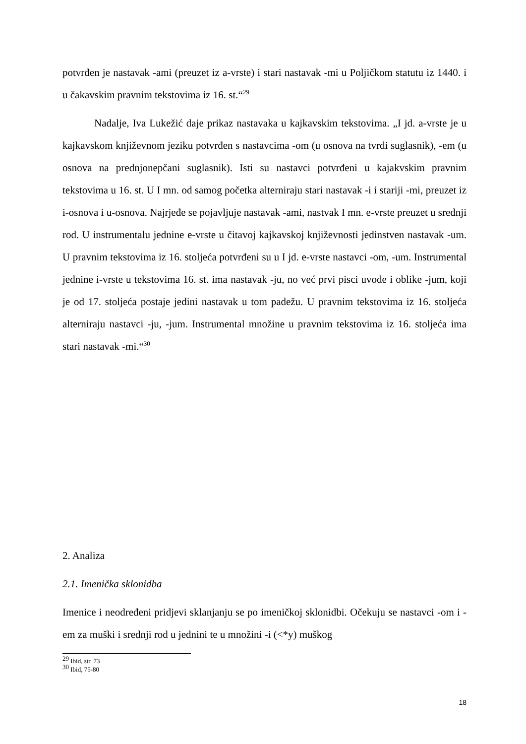potvrđen je nastavak -ami (preuzet iz a-vrste) i stari nastavak -mi u Poljičkom statutu iz 1440. i u čakavskim pravnim tekstovima iz 16. st.“<sup>29</sup>
Nadalje, Iva Lukežić daje prikaz nastavaka u kajkavskim tekstovima. „I jd. a-vrste je u kajkavskom književnom jeziku potvrđen s nastavcima -om (u osnova na tvrdi suglasnik), -em (u osnova na prednjonepčani suglasnik). Isti su nastavci potvrđeni u kajakvskim pravnim tekstovima u 16. st. U I mn. od samog početka alterniraju stari nastavak -i i stariji -mi, preuzet iz i-osnova i u-osnova. Najrjeđe se pojavljuje nastavak -ami, nastvak I mn. e-vrste preuzet u srednji rod. U instrumentalu jednine e-vrste u čitavoj kajkavskoj književnosti jedinstven nastavak -um. U pravnim tekstovima iz 16. stoljeća potvrđeni su u I jd. e-vrste nastavci -om, -um. Instrumental jednine i-vrste u tekstovima 16. st. ima nastavak -ju, no već prvi pisci uvode i oblike -jum, koji je od 17. stoljeća postaje jedini nastavak u tom padežu. U pravnim tekstovima iz 16. stoljeća alterniraju nastavci -ju, -jum. Instrumental množine u pravnim tekstovima iz 16. stoljeća ima stari nastavak -mi.“<sup>30</sup>
2. Analiza
2.1. Imenička sklonidba
Imenice i neodređeni pridjevi sklanjanju se po imeničkoj sklonidbi. Očekuju se nastavci -om i -em za muški i srednji rod u jednini te u množini -i (<*y) muškog
<sup>29</sup> Ibid, str. 73
<sup>30</sup> Ibid, 75-80
18